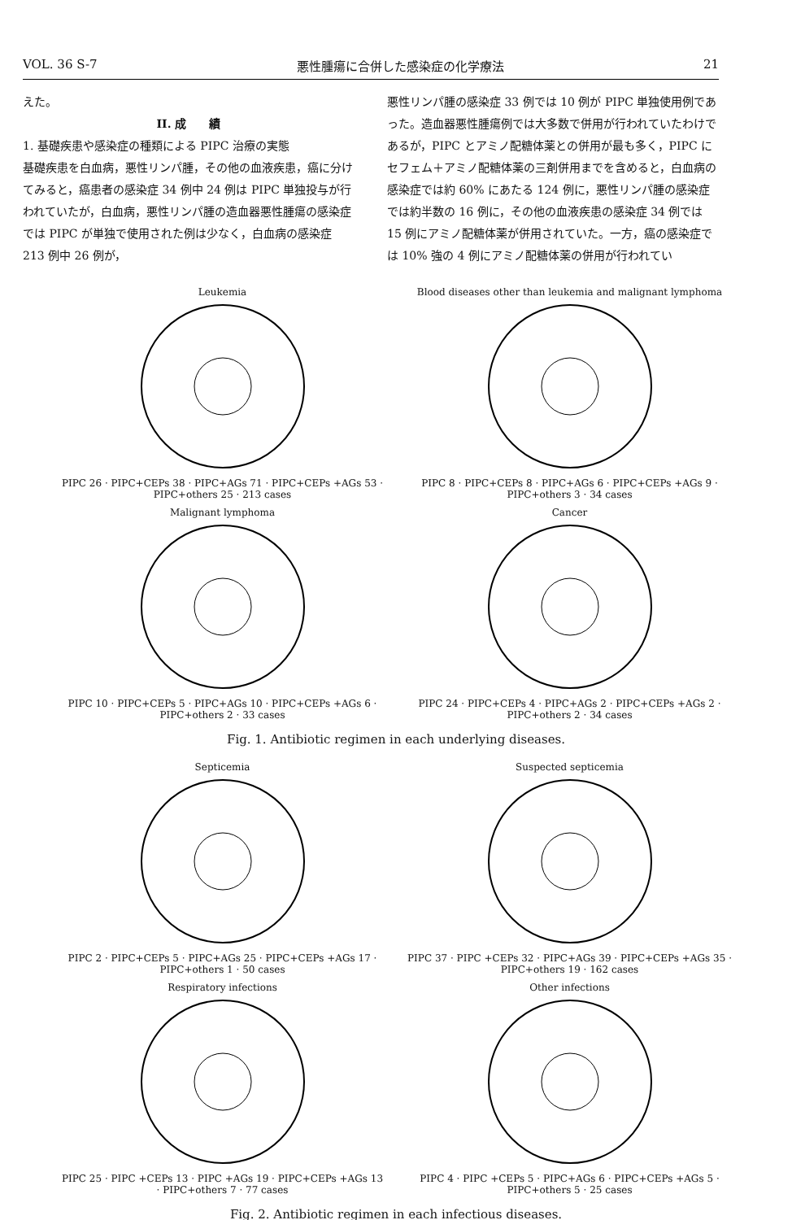VOL. 36 S-7 悪性腫瘍に合併した感染症の化学療法 21
えた。
II. 成　　績1. 基礎疾患や感染症の種類による PIPC 治療の実態
基礎疾患を白血病，悪性リンパ腫，その他の血液疾患，癌に分けてみると，癌患者の感染症 34 例中 24 例は PIPC 単独投与が行われていたが，白血病，悪性リンパ腫の造血器悪性腫瘍の感染症では PIPC が単独で使用された例は少なく，白血病の感染症 213 例中 26 例が，
悪性リンパ腫の感染症 33 例では 10 例が PIPC 単独使用例であった。造血器悪性腫瘍例では大多数で併用が行われていたわけであるが，PIPC とアミノ配糖体薬との併用が最も多く，PIPC にセフェム＋アミノ配糖体薬の三剤併用までを含めると，白血病の感染症では約 60% にあたる 124 例に，悪性リンパ腫の感染症では約半数の 16 例に，その他の血液疾患の感染症 34 例では 15 例にアミノ配糖体薬が併用されていた。一方，癌の感染症では 10% 強の 4 例にアミノ配糖体薬の併用が行われてい
Leukemia
PIPC 26 · PIPC+CEPs 38 · PIPC+AGs 71 · PIPC+CEPs +AGs 53 · PIPC+others 25 · 213 cases
Blood diseases other than leukemia and malignant lymphoma
PIPC 8 · PIPC+CEPs 8 · PIPC+AGs 6 · PIPC+CEPs +AGs 9 · PIPC+others 3 · 34 cases
Malignant lymphoma
PIPC 10 · PIPC+CEPs 5 · PIPC+AGs 10 · PIPC+CEPs +AGs 6 · PIPC+others 2 · 33 cases
Cancer
PIPC 24 · PIPC+CEPs 4 · PIPC+AGs 2 · PIPC+CEPs +AGs 2 · PIPC+others 2 · 34 cases
Fig. 1. Antibiotic regimen in each underlying diseases.
Septicemia
PIPC 2 · PIPC+CEPs 5 · PIPC+AGs 25 · PIPC+CEPs +AGs 17 · PIPC+others 1 · 50 cases
Suspected septicemia
PIPC 37 · PIPC +CEPs 32 · PIPC+AGs 39 · PIPC+CEPs +AGs 35 · PIPC+others 19 · 162 cases
Respiratory infections
PIPC 25 · PIPC +CEPs 13 · PIPC +AGs 19 · PIPC+CEPs +AGs 13 · PIPC+others 7 · 77 cases
Other infections
PIPC 4 · PIPC +CEPs 5 · PIPC+AGs 6 · PIPC+CEPs +AGs 5 · PIPC+others 5 · 25 cases
Fig. 2. Antibiotic regimen in each infectious diseases.